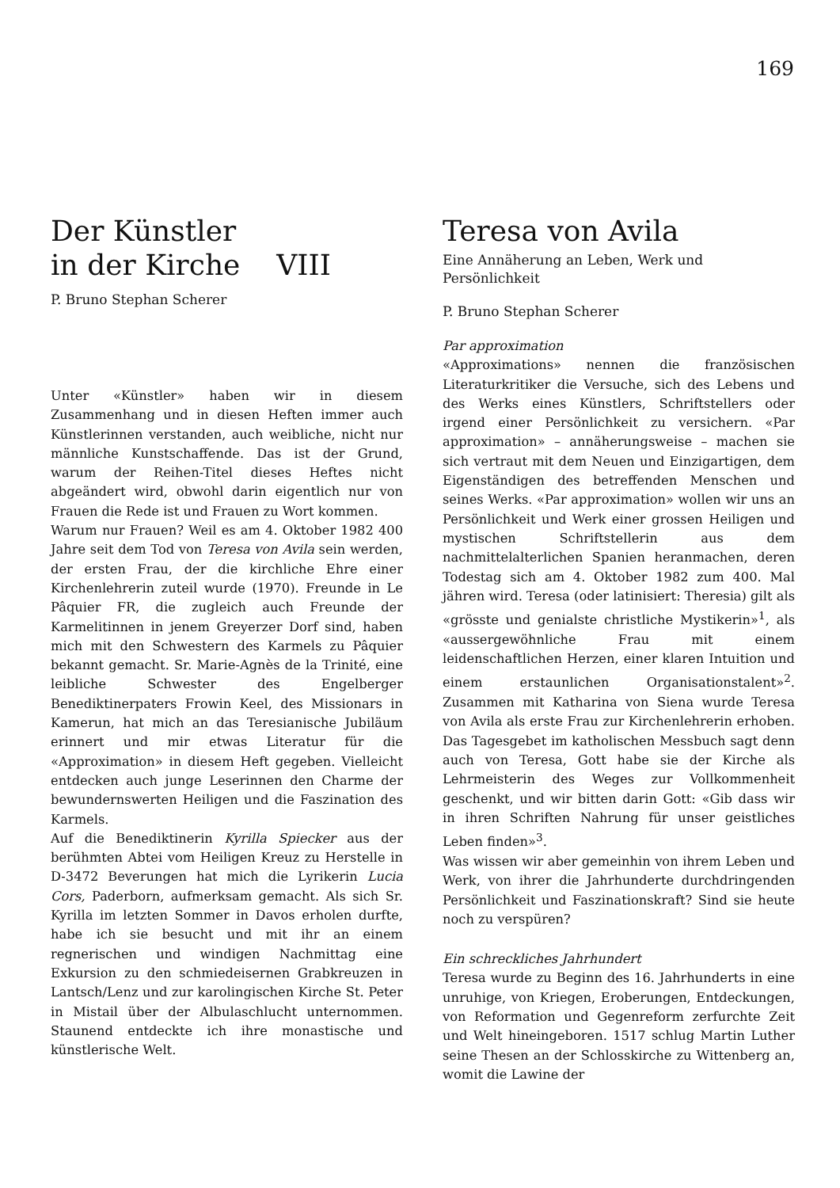169
Der Künstler
in der Kirche VIII
P. Bruno Stephan Scherer
Unter «Künstler» haben wir in diesem Zusammenhang und in diesen Heften immer auch Künstlerinnen verstanden, auch weibliche, nicht nur männliche Kunstschaffende. Das ist der Grund, warum der Reihen-Titel dieses Heftes nicht abgeändert wird, obwohl darin eigentlich nur von Frauen die Rede ist und Frauen zu Wort kommen.
Warum nur Frauen? Weil es am 4. Oktober 1982 400 Jahre seit dem Tod von Teresa von Avila sein werden, der ersten Frau, der die kirchliche Ehre einer Kirchenlehrerin zuteil wurde (1970). Freunde in Le Pâquier FR, die zugleich auch Freunde der Karmelitinnen in jenem Greyerzer Dorf sind, haben mich mit den Schwestern des Karmels zu Pâquier bekannt gemacht. Sr. Marie-Agnès de la Trinité, eine leibliche Schwester des Engelberger Benediktinerpaters Frowin Keel, des Missionars in Kamerun, hat mich an das Teresianische Jubiläum erinnert und mir etwas Literatur für die «Approximation» in diesem Heft gegeben. Vielleicht entdecken auch junge Leserinnen den Charme der bewundernswerten Heiligen und die Faszination des Karmels.
Auf die Benediktinerin Kyrilla Spiecker aus der berühmten Abtei vom Heiligen Kreuz zu Herstelle in D-3472 Beverungen hat mich die Lyrikerin Lucia Cors, Paderborn, aufmerksam gemacht. Als sich Sr. Kyrilla im letzten Sommer in Davos erholen durfte, habe ich sie besucht und mit ihr an einem regnerischen und windigen Nachmittag eine Exkursion zu den schmiedeisernen Grabkreuzen in Lantsch/Lenz und zur karolingischen Kirche St. Peter in Mistail über der Albulaschlucht unternommen. Staunend entdeckte ich ihre monastische und künstlerische Welt.
Teresa von Avila
Eine Annäherung an Leben, Werk und Persönlichkeit
P. Bruno Stephan Scherer
Par approximation
«Approximations» nennen die französischen Literaturkritiker die Versuche, sich des Lebens und des Werks eines Künstlers, Schriftstellers oder irgend einer Persönlichkeit zu versichern. «Par approximation» – annäherungsweise – machen sie sich vertraut mit dem Neuen und Einzigartigen, dem Eigenständigen des betreffenden Menschen und seines Werks. «Par approximation» wollen wir uns an Persönlichkeit und Werk einer grossen Heiligen und mystischen Schriftstellerin aus dem nachmittelalterlichen Spanien heranmachen, deren Todestag sich am 4. Oktober 1982 zum 400. Mal jähren wird. Teresa (oder latinisiert: Theresia) gilt als «grösste und genialste christliche Mystikerin»<sup>1</sup>, als «aussergewöhnliche Frau mit einem leidenschaftlichen Herzen, einer klaren Intuition und einem erstaunlichen Organisationstalent»<sup>2</sup>. Zusammen mit Katharina von Siena wurde Teresa von Avila als erste Frau zur Kirchenlehrerin erhoben. Das Tagesgebet im katholischen Messbuch sagt denn auch von Teresa, Gott habe sie der Kirche als Lehrmeisterin des Weges zur Vollkommenheit geschenkt, und wir bitten darin Gott: «Gib dass wir in ihren Schriften Nahrung für unser geistliches Leben finden»<sup>3</sup>.
Was wissen wir aber gemeinhin von ihrem Leben und Werk, von ihrer die Jahrhunderte durchdringenden Persönlichkeit und Faszinationskraft? Sind sie heute noch zu verspüren?
Ein schreckliches Jahrhundert
Teresa wurde zu Beginn des 16. Jahrhunderts in eine unruhige, von Kriegen, Eroberungen, Entdeckungen, von Reformation und Gegenreform zerfurchte Zeit und Welt hineingeboren. 1517 schlug Martin Luther seine Thesen an der Schlosskirche zu Wittenberg an, womit die Lawine der